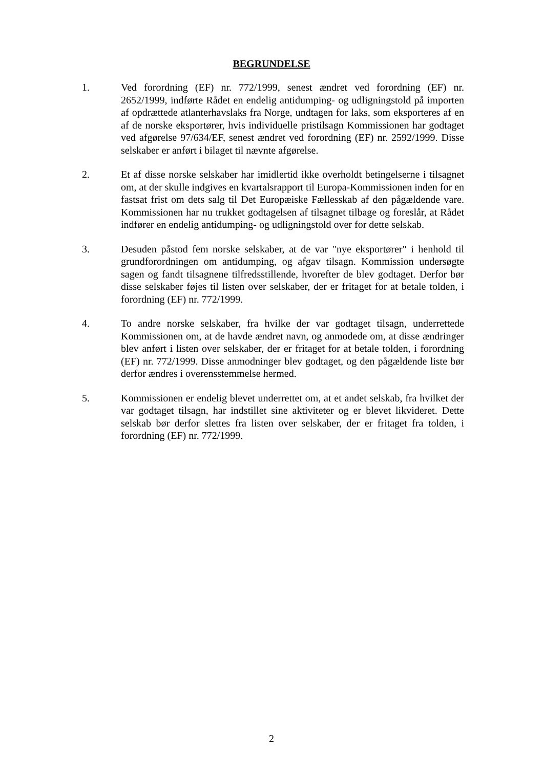BEGRUNDELSE
1. Ved forordning (EF) nr. 772/1999, senest ændret ved forordning (EF) nr. 2652/1999, indførte Rådet en endelig antidumping- og udligningstold på importen af opdrættede atlanterhavslaks fra Norge, undtagen for laks, som eksporteres af en af de norske eksportører, hvis individuelle pristilsagn Kommissionen har godtaget ved afgørelse 97/634/EF, senest ændret ved forordning (EF) nr. 2592/1999. Disse selskaber er anført i bilaget til nævnte afgørelse.
2. Et af disse norske selskaber har imidlertid ikke overholdt betingelserne i tilsagnet om, at der skulle indgives en kvartalsrapport til Europa-Kommissionen inden for en fastsat frist om dets salg til Det Europæiske Fællesskab af den pågældende vare. Kommissionen har nu trukket godtagelsen af tilsagnet tilbage og foreslår, at Rådet indfører en endelig antidumping- og udligningstold over for dette selskab.
3. Desuden påstod fem norske selskaber, at de var "nye eksportører" i henhold til grundforordningen om antidumping, og afgav tilsagn. Kommission undersøgte sagen og fandt tilsagnene tilfredsstillende, hvorefter de blev godtaget. Derfor bør disse selskaber føjes til listen over selskaber, der er fritaget for at betale tolden, i forordning (EF) nr. 772/1999.
4. To andre norske selskaber, fra hvilke der var godtaget tilsagn, underrettede Kommissionen om, at de havde ændret navn, og anmodede om, at disse ændringer blev anført i listen over selskaber, der er fritaget for at betale tolden, i forordning (EF) nr. 772/1999. Disse anmodninger blev godtaget, og den pågældende liste bør derfor ændres i overensstemmelse hermed.
5. Kommissionen er endelig blevet underrettet om, at et andet selskab, fra hvilket der var godtaget tilsagn, har indstillet sine aktiviteter og er blevet likvideret. Dette selskab bør derfor slettes fra listen over selskaber, der er fritaget fra tolden, i forordning (EF) nr. 772/1999.
2